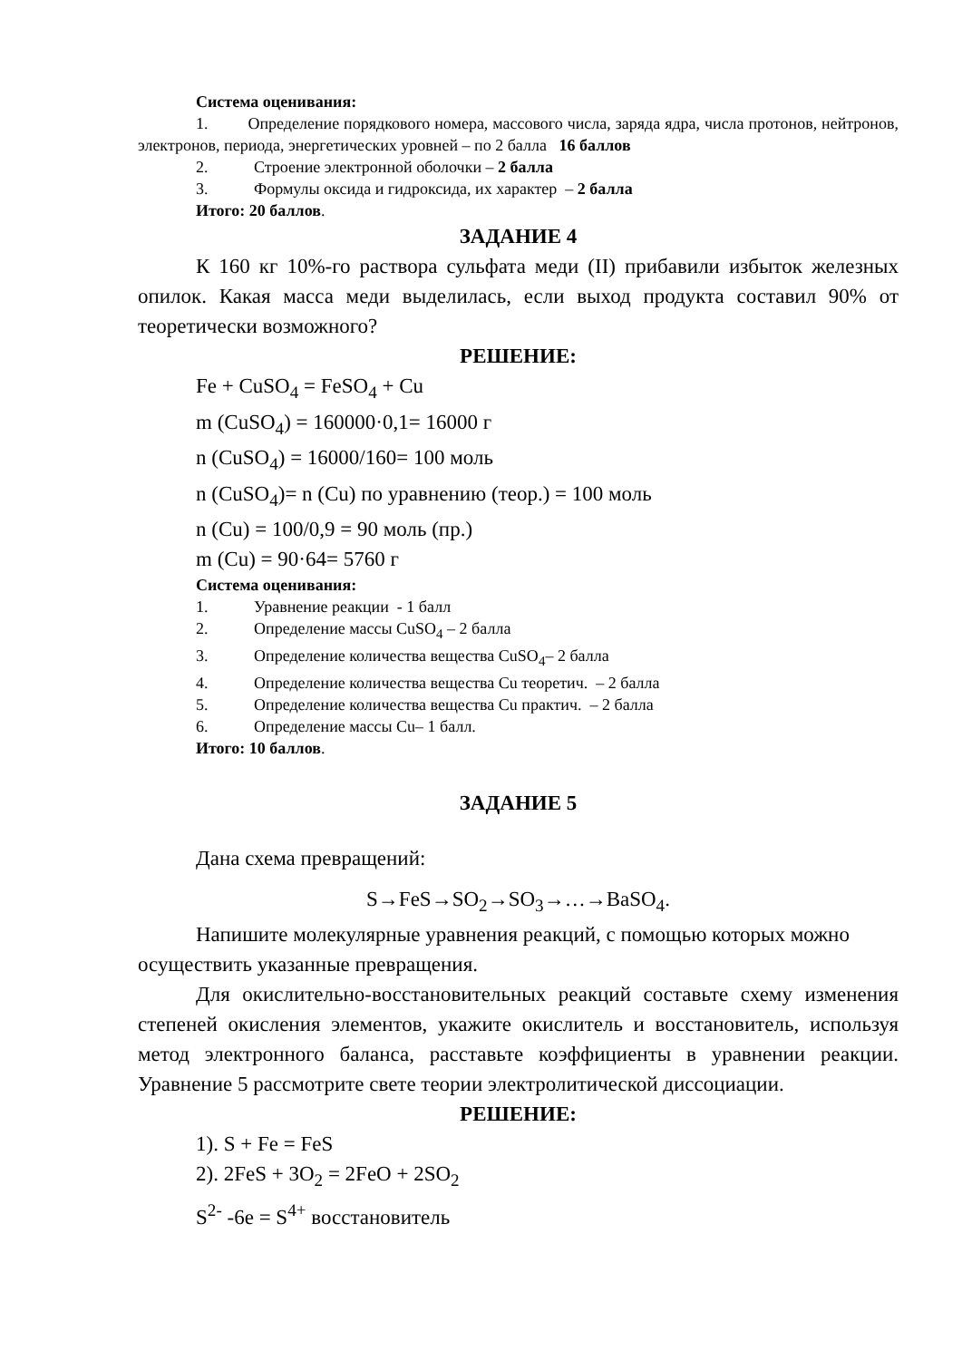Система оценивания:
1. Определение порядкового номера, массового числа, заряда ядра, числа протонов, нейтронов, электронов, периода, энергетических уровней – по 2 балла 16 баллов
2. Строение электронной оболочки – 2 балла
3. Формулы оксида и гидроксида, их характер – 2 балла
Итого: 20 баллов.
ЗАДАНИЕ 4
К 160 кг 10%-го раствора сульфата меди (II) прибавили избыток железных опилок. Какая масса меди выделилась, если выход продукта составил 90% от теоретически возможного?
РЕШЕНИЕ:
Fe + CuSO<sub>4</sub> = FeSO<sub>4</sub> + Cu
m (CuSO<sub>4</sub>) = 160000·0,1= 16000 г
n (CuSO<sub>4</sub>) = 16000/160= 100 моль
n (CuSO<sub>4</sub>)= n (Cu) по уравнению (теор.) = 100 моль
n (Cu) = 100/0,9 = 90 моль (пр.)
m (Cu) = 90·64= 5760 г
Система оценивания:
1. Уравнение реакции - 1 балл
2. Определение массы CuSO<sub>4</sub> – 2 балла
3. Определение количества вещества CuSO<sub>4</sub>– 2 балла
4. Определение количества вещества Cu теоретич. – 2 балла
5. Определение количества вещества Cu практич. – 2 балла
6. Определение массы Cu– 1 балл.
Итого: 10 баллов.
ЗАДАНИЕ 5
Дана схема превращений:
S→FeS→SO<sub>2</sub>→SO<sub>3</sub>→…→BaSO<sub>4</sub>.
Напишите молекулярные уравнения реакций, с помощью которых можно осуществить указанные превращения.
Для окислительно-восстановительных реакций составьте схему изменения степеней окисления элементов, укажите окислитель и восстановитель, используя метод электронного баланса, расставьте коэффициенты в уравнении реакции. Уравнение 5 рассмотрите свете теории электролитической диссоциации.
РЕШЕНИЕ:
1). S + Fe = FeS
2). 2FeS + 3O<sub>2</sub> = 2FeO + 2SO<sub>2</sub>
S<sup>2-</sup> -6e = S<sup>4+</sup> восстановитель